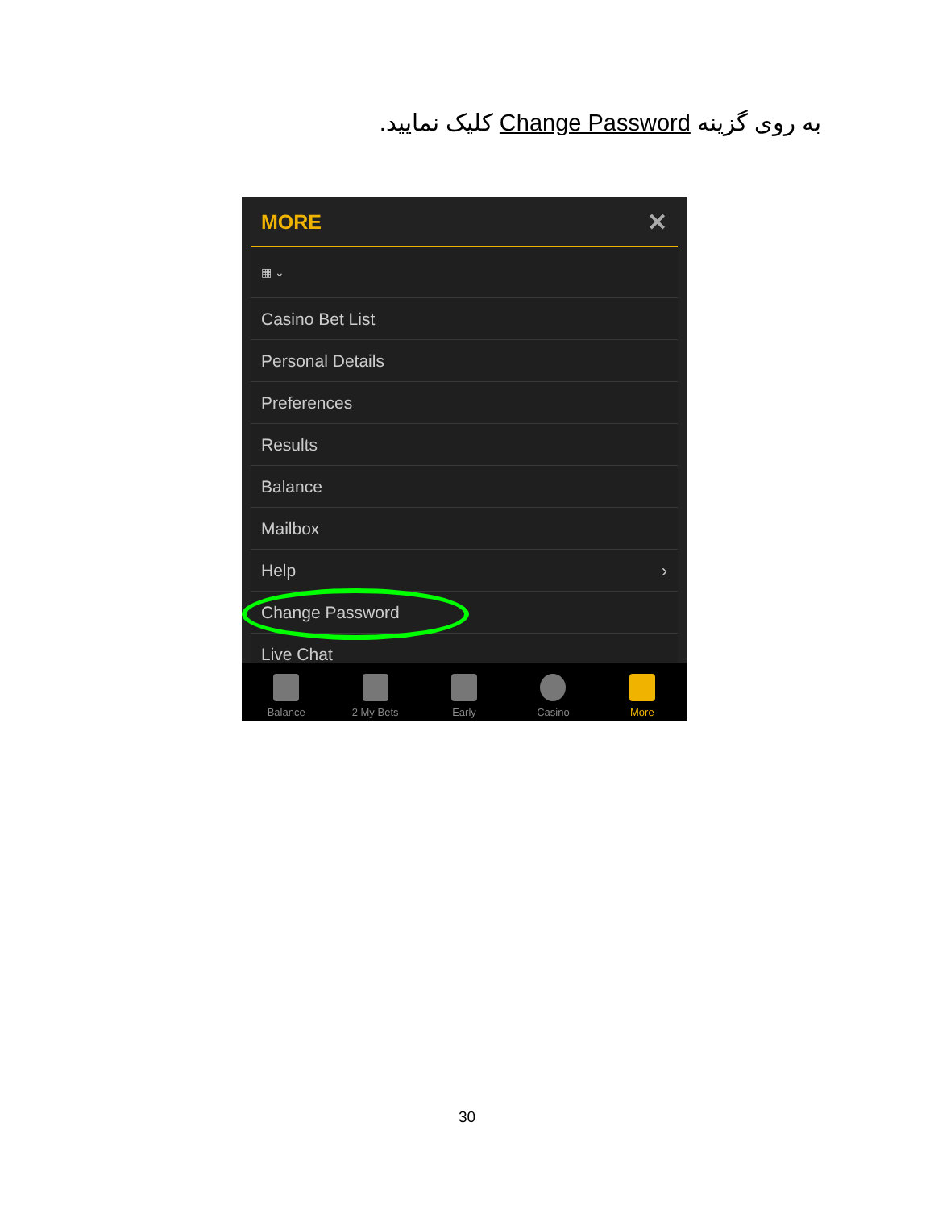به روی گزینه Change Password کلیک نمایید.
MORE ✕
▦ ⌄
Casino Bet List
Personal Details
Preferences
Results
Balance
Mailbox
Help ›
Change Password
Live Chat
Balance 2 My Bets Early Casino More
30